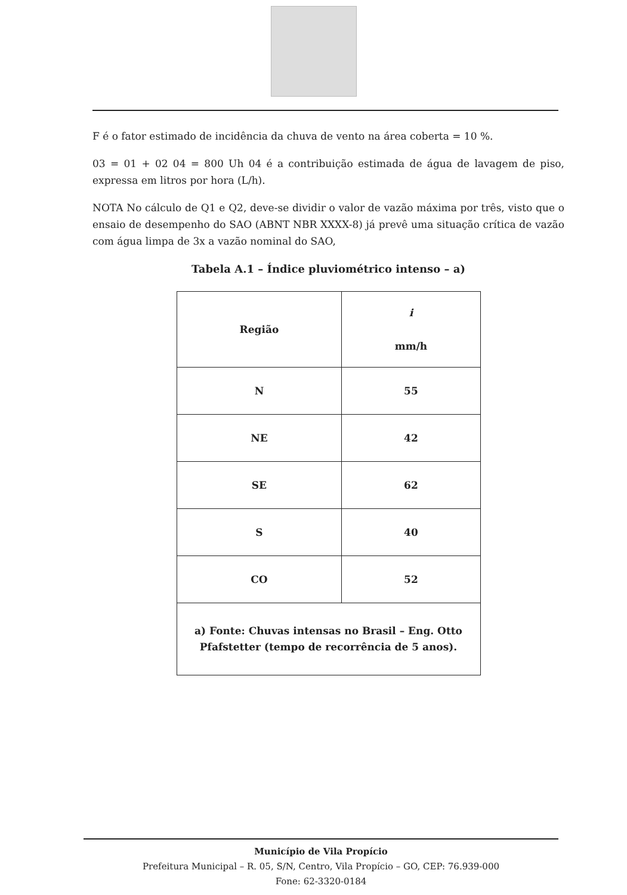F é o fator estimado de incidência da chuva de vento na área coberta = 10 %.
03 = 01 + 02 04 = 800 Uh 04 é a contribuição estimada de água de lavagem de piso, expressa em litros por hora (L/h).
NOTA No cálculo de Q1 e Q2, deve-se dividir o valor de vazão máxima por três, visto que o ensaio de desempenho do SAO (ABNT NBR XXXX-8) já prevê uma situação crítica de vazão com água limpa de 3x a vazão nominal do SAO,
Tabela A.1 – Índice pluviométrico intenso – a)
| Região | i mm/h |
| --- | --- |
| N | 55 |
| NE | 42 |
| SE | 62 |
| S | 40 |
| CO | 52 |
| a) Fonte: Chuvas intensas no Brasil – Eng. Otto Pfafstetter (tempo de recorrência de 5 anos). | |
Município de Vila Propício
Prefeitura Municipal – R. 05, S/N, Centro, Vila Propício – GO, CEP: 76.939-000
Fone: 62-3320-0184